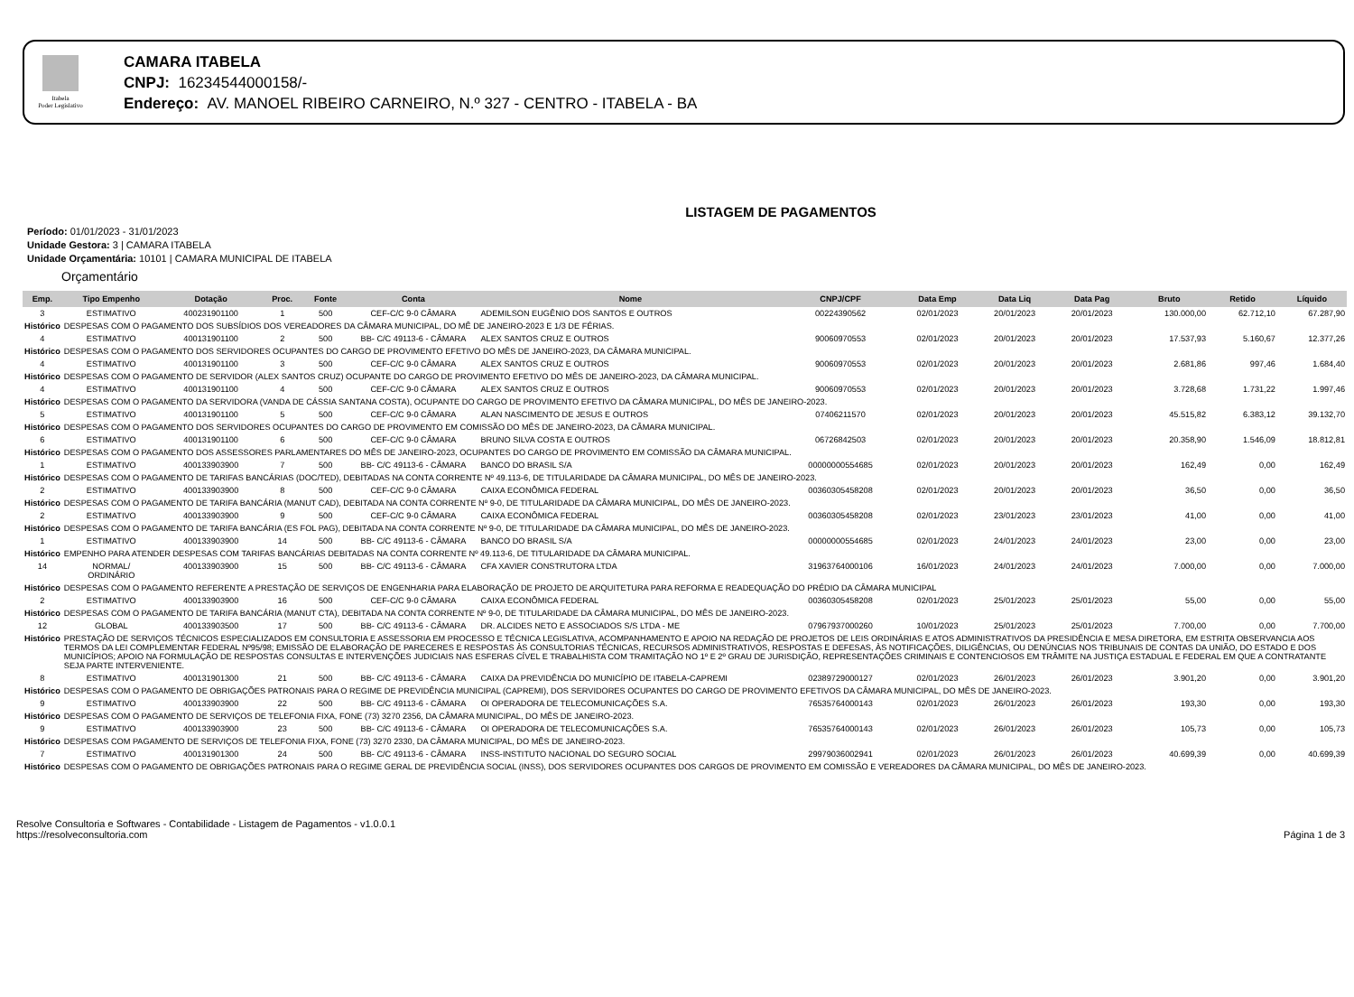Itabela
Poder Legislativo
CAMARA ITABELA
CNPJ: 16234544000158/-
Endereço: AV. MANOEL RIBEIRO CARNEIRO, N.º 327 - CENTRO - ITABELA - BA
LISTAGEM DE PAGAMENTOS
Período: 01/01/2023 - 31/01/2023
Unidade Gestora: 3 | CAMARA ITABELA
Unidade Orçamentária: 10101 | CAMARA MUNICIPAL DE ITABELA
Orçamentário
| Emp. | Tipo Empenho | Dotação | Proc. | Fonte | Conta | Nome | CNPJ/CPF | Data Emp | Data Liq | Data Pag | Bruto | Retido | Líquido |
| --- | --- | --- | --- | --- | --- | --- | --- | --- | --- | --- | --- | --- | --- |
| 3 | ESTIMATIVO | 400231901100 | 1 | 500 | CEF-C/C 9-0 CÂMARA | ADEMILSON EUGÊNIO DOS SANTOS E OUTROS | 00224390562 | 02/01/2023 | 20/01/2023 | 20/01/2023 | 130.000,00 | 62.712,10 | 67.287,90 |
| Histórico | DESPESAS COM O PAGAMENTO DOS SUBSÍDIOS DOS VEREADORES DA CÂMARA MUNICIPAL, DO MÊ DE JANEIRO-2023 E 1/3 DE FÉRIAS. | | | | | | | | | | | | |
| 4 | ESTIMATIVO | 400131901100 | 2 | 500 | BB- C/C 49113-6 - CÂMARA | ALEX SANTOS CRUZ E OUTROS | 90060970553 | 02/01/2023 | 20/01/2023 | 20/01/2023 | 17.537,93 | 5.160,67 | 12.377,26 |
| Histórico | DESPESAS COM O PAGAMENTO DOS SERVIDORES OCUPANTES DO CARGO DE PROVIMENTO EFETIVO DO MÊS DE JANEIRO-2023, DA CÂMARA MUNICIPAL. | | | | | | | | | | | | |
| 4 | ESTIMATIVO | 400131901100 | 3 | 500 | CEF-C/C 9-0 CÂMARA | ALEX SANTOS CRUZ E OUTROS | 90060970553 | 02/01/2023 | 20/01/2023 | 20/01/2023 | 2.681,86 | 997,46 | 1.684,40 |
| Histórico | DESPESAS COM O PAGAMENTO DE SERVIDOR (ALEX SANTOS CRUZ) OCUPANTE DO CARGO DE PROVIMENTO EFETIVO DO MÊS DE JANEIRO-2023, DA CÂMARA MUNICIPAL. | | | | | | | | | | | | |
| 4 | ESTIMATIVO | 400131901100 | 4 | 500 | CEF-C/C 9-0 CÂMARA | ALEX SANTOS CRUZ E OUTROS | 90060970553 | 02/01/2023 | 20/01/2023 | 20/01/2023 | 3.728,68 | 1.731,22 | 1.997,46 |
| Histórico | DESPESAS COM O PAGAMENTO DA SERVIDORA (VANDA DE CÁSSIA SANTANA COSTA), OCUPANTE DO CARGO DE PROVIMENTO EFETIVO DA CÂMARA MUNICIPAL, DO MÊS DE JANEIRO-2023. | | | | | | | | | | | | |
| 5 | ESTIMATIVO | 400131901100 | 5 | 500 | CEF-C/C 9-0 CÂMARA | ALAN NASCIMENTO DE JESUS E OUTROS | 07406211570 | 02/01/2023 | 20/01/2023 | 20/01/2023 | 45.515,82 | 6.383,12 | 39.132,70 |
| Histórico | DESPESAS COM O PAGAMENTO DOS SERVIDORES OCUPANTES DO CARGO DE PROVIMENTO EM COMISSÃO DO MÊS DE JANEIRO-2023, DA CÂMARA MUNICIPAL. | | | | | | | | | | | | |
| 6 | ESTIMATIVO | 400131901100 | 6 | 500 | CEF-C/C 9-0 CÂMARA | BRUNO SILVA COSTA E OUTROS | 06726842503 | 02/01/2023 | 20/01/2023 | 20/01/2023 | 20.358,90 | 1.546,09 | 18.812,81 |
| Histórico | DESPESAS COM O PAGAMENTO DOS ASSESSORES PARLAMENTARES DO MÊS DE JANEIRO-2023, OCUPANTES DO CARGO DE PROVIMENTO EM COMISSÃO DA CÂMARA MUNICIPAL. | | | | | | | | | | | | |
| 1 | ESTIMATIVO | 400133903900 | 7 | 500 | BB- C/C 49113-6 - CÂMARA | BANCO DO BRASIL S/A | 00000000554685 | 02/01/2023 | 20/01/2023 | 20/01/2023 | 162,49 | 0,00 | 162,49 |
| Histórico | DESPESAS COM O PAGAMENTO DE TARIFAS BANCÁRIAS (DOC/TED), DEBITADAS NA CONTA CORRENTE Nº 49.113-6, DE TITULARIDADE DA CÂMARA MUNICIPAL, DO MÊS DE JANEIRO-2023. | | | | | | | | | | | | |
| 2 | ESTIMATIVO | 400133903900 | 8 | 500 | CEF-C/C 9-0 CÂMARA | CAIXA ECONÔMICA FEDERAL | 00360305458208 | 02/01/2023 | 20/01/2023 | 20/01/2023 | 36,50 | 0,00 | 36,50 |
| Histórico | DESPESAS COM O PAGAMENTO DE TARIFA BANCÁRIA (MANUT CAD), DEBITADA NA CONTA CORRENTE Nº 9-0, DE TITULARIDADE DA CÂMARA MUNICIPAL, DO MÊS DE JANEIRO-2023. | | | | | | | | | | | | |
| 2 | ESTIMATIVO | 400133903900 | 9 | 500 | CEF-C/C 9-0 CÂMARA | CAIXA ECONÔMICA FEDERAL | 00360305458208 | 02/01/2023 | 23/01/2023 | 23/01/2023 | 41,00 | 0,00 | 41,00 |
| Histórico | DESPESAS COM O PAGAMENTO DE TARIFA BANCÁRIA (ES FOL PAG), DEBITADA NA CONTA CORRENTE Nº 9-0, DE TITULARIDADE DA CÂMARA MUNICIPAL, DO MÊS DE JANEIRO-2023. | | | | | | | | | | | | |
| 1 | ESTIMATIVO | 400133903900 | 14 | 500 | BB- C/C 49113-6 - CÂMARA | BANCO DO BRASIL S/A | 00000000554685 | 02/01/2023 | 24/01/2023 | 24/01/2023 | 23,00 | 0,00 | 23,00 |
| Histórico | EMPENHO PARA ATENDER DESPESAS COM TARIFAS BANCÁRIAS DEBITADAS NA CONTA CORRENTE Nº 49.113-6, DE TITULARIDADE DA CÂMARA MUNICIPAL. | | | | | | | | | | | | |
| 14 | NORMAL/ ORDINÁRIO | 400133903900 | 15 | 500 | BB- C/C 49113-6 - CÂMARA | CFA XAVIER CONSTRUTORA LTDA | 31963764000106 | 16/01/2023 | 24/01/2023 | 24/01/2023 | 7.000,00 | 0,00 | 7.000,00 |
| Histórico | DESPESAS COM O PAGAMENTO REFERENTE A PRESTAÇÃO DE SERVIÇOS DE ENGENHARIA PARA ELABORAÇÃO DE PROJETO DE ARQUITETURA PARA REFORMA E READEQUAÇÃO DO PRÉDIO DA CÂMARA MUNICIPAL | | | | | | | | | | | | |
| 2 | ESTIMATIVO | 400133903900 | 16 | 500 | CEF-C/C 9-0 CÂMARA | CAIXA ECONÔMICA FEDERAL | 00360305458208 | 02/01/2023 | 25/01/2023 | 25/01/2023 | 55,00 | 0,00 | 55,00 |
| Histórico | DESPESAS COM O PAGAMENTO DE TARIFA BANCÁRIA (MANUT CTA), DEBITADA NA CONTA CORRENTE Nº 9-0, DE TITULARIDADE DA CÂMARA MUNICIPAL, DO MÊS DE JANEIRO-2023. | | | | | | | | | | | | |
| 12 | GLOBAL | 400133903500 | 17 | 500 | BB- C/C 49113-6 - CÂMARA | DR. ALCIDES NETO E ASSOCIADOS S/S LTDA - ME | 07967937000260 | 10/01/2023 | 25/01/2023 | 25/01/2023 | 7.700,00 | 0,00 | 7.700,00 |
| Histórico | PRESTAÇÃO DE SERVIÇOS TÉCNICOS ESPECIALIZADOS EM CONSULTORIA E ASSESSORIA EM PROCESSO E TÉCNICA LEGISLATIVA, ACOMPANHAMENTO E APOIO NA REDAÇÃO DE PROJETOS DE LEIS ORDINÁRIAS E ATOS ADMINISTRATIVOS DA PRESIDÊNCIA E MESA DIRETORA, EM ESTRITA OBSERVANCIA AOS TERMOS DA LEI COMPLEMENTAR FEDERAL Nº95/98; EMISSÃO DE ELABORAÇÃO DE PARECERES E RESPOSTAS ÀS CONSULTORIAS TÉCNICAS, RECURSOS ADMINISTRATIVOS, RESPOSTAS E DEFESAS, ÀS NOTIFICAÇÕES, DILIGÊNCIAS, OU DENÚNCIAS NOS TRIBUNAIS DE CONTAS DA UNIÃO, DO ESTADO E DOS MUNICÍPIOS; APOIO NA FORMULAÇÃO DE RESPOSTAS CONSULTAS E INTERVENÇÕES JUDICIAIS NAS ESFERAS CÍVEL E TRABALHISTA COM TRAMITAÇÃO NO 1º E 2º GRAU DE JURISDIÇÃO, REPRESENTAÇÕES CRIMINAIS E CONTENCIOSOS EM TRÂMITE NA JUSTIÇA ESTADUAL E FEDERAL EM QUE A CONTRATANTE SEJA PARTE INTERVENIENTE. | | | | | | | | | | | | |
| 8 | ESTIMATIVO | 400131901300 | 21 | 500 | BB- C/C 49113-6 - CÂMARA | CAIXA DA PREVIDÊNCIA DO MUNICÍPIO DE ITABELA-CAPREMI | 02389729000127 | 02/01/2023 | 26/01/2023 | 26/01/2023 | 3.901,20 | 0,00 | 3.901,20 |
| Histórico | DESPESAS COM O PAGAMENTO DE OBRIGAÇÕES PATRONAIS PARA O REGIME DE PREVIDÊNCIA MUNICIPAL (CAPREMI), DOS SERVIDORES OCUPANTES DO CARGO DE PROVIMENTO EFETIVOS DA CÂMARA MUNICIPAL, DO MÊS DE JANEIRO-2023. | | | | | | | | | | | | |
| 9 | ESTIMATIVO | 400133903900 | 22 | 500 | BB- C/C 49113-6 - CÂMARA | OI OPERADORA DE TELECOMUNICAÇÕES S.A. | 76535764000143 | 02/01/2023 | 26/01/2023 | 26/01/2023 | 193,30 | 0,00 | 193,30 |
| Histórico | DESPESAS COM O PAGAMENTO DE SERVIÇOS DE TELEFONIA FIXA, FONE (73) 3270 2356, DA CÂMARA MUNICIPAL, DO MÊS DE JANEIRO-2023. | | | | | | | | | | | | |
| 9 | ESTIMATIVO | 400133903900 | 23 | 500 | BB- C/C 49113-6 - CÂMARA | OI OPERADORA DE TELECOMUNICAÇÕES S.A. | 76535764000143 | 02/01/2023 | 26/01/2023 | 26/01/2023 | 105,73 | 0,00 | 105,73 |
| Histórico | DESPESAS COM PAGAMENTO DE SERVIÇOS DE TELEFONIA FIXA, FONE (73) 3270 2330, DA CÂMARA MUNICIPAL, DO MÊS DE JANEIRO-2023. | | | | | | | | | | | | |
| 7 | ESTIMATIVO | 400131901300 | 24 | 500 | BB- C/C 49113-6 - CÂMARA | INSS-INSTITUTO NACIONAL DO SEGURO SOCIAL | 29979036002941 | 02/01/2023 | 26/01/2023 | 26/01/2023 | 40.699,39 | 0,00 | 40.699,39 |
| Histórico | DESPESAS COM O PAGAMENTO DE OBRIGAÇÕES PATRONAIS PARA O REGIME GERAL DE PREVIDÊNCIA SOCIAL (INSS), DOS SERVIDORES OCUPANTES DOS CARGOS DE PROVIMENTO EM COMISSÃO E VEREADORES DA CÂMARA MUNICIPAL, DO MÊS DE JANEIRO-2023. | | | | | | | | | | | | |
Resolve Consultoria e Softwares - Contabilidade - Listagem de Pagamentos - v1.0.0.1
https://resolveconsultoria.com
Página 1 de 3